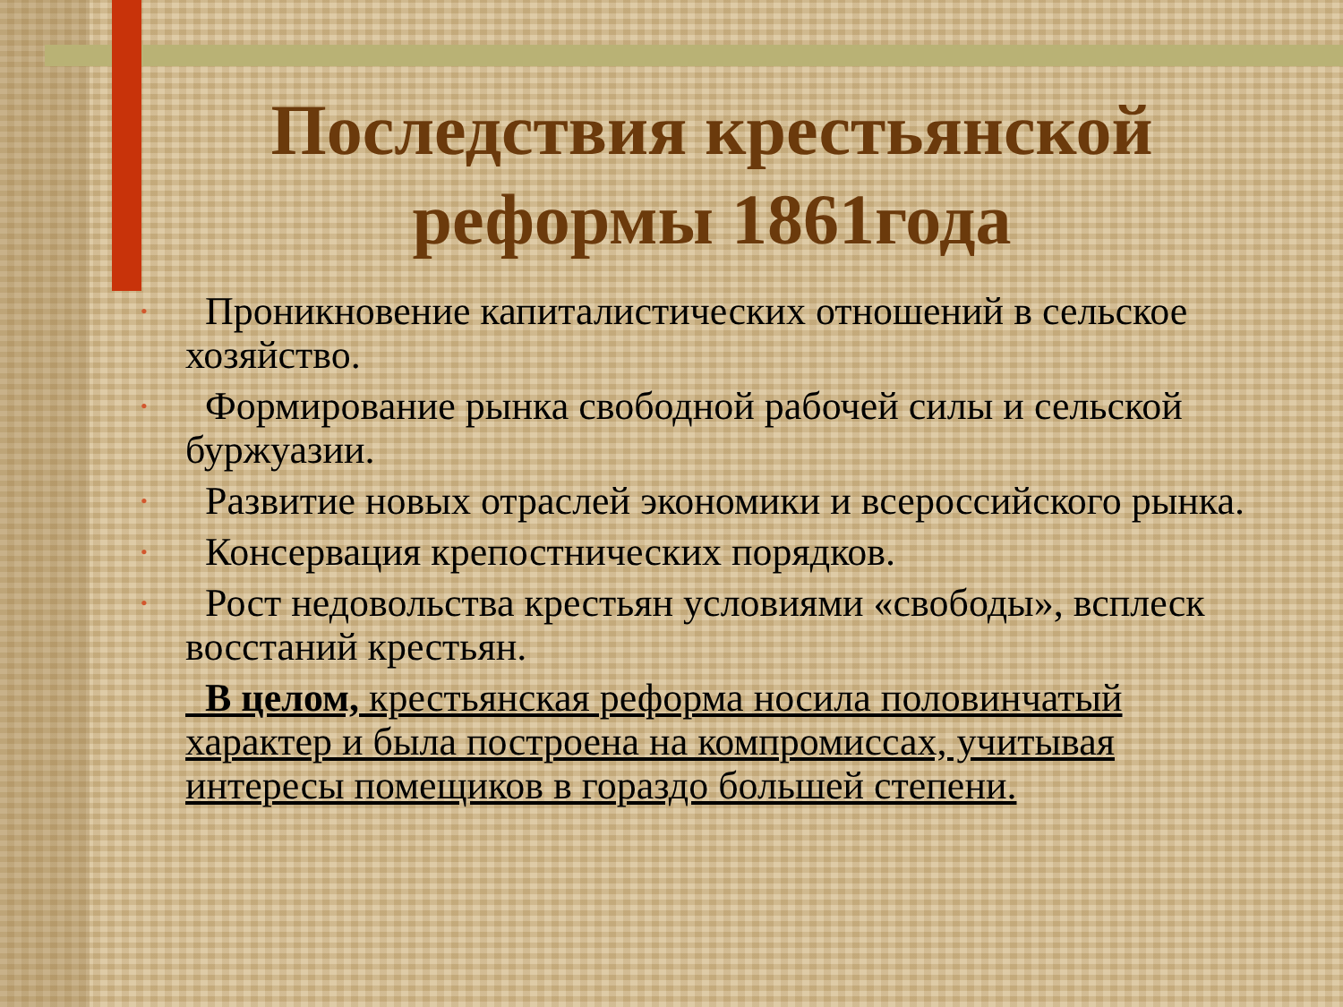Последствия крестьянской реформы 1861года
• Проникновение капиталистических отношений в сельское хозяйство.
• Формирование рынка свободной рабочей силы и сельской буржуазии.
• Развитие новых отраслей экономики и всероссийского рынка.
• Консервация крепостнических порядков.
• Рост недовольства крестьян условиями «свободы», всплеск восстаний крестьян.
В целом, крестьянская реформа носила половинчатый характер и была построена на компромиссах, учитывая интересы помещиков в гораздо большей степени.